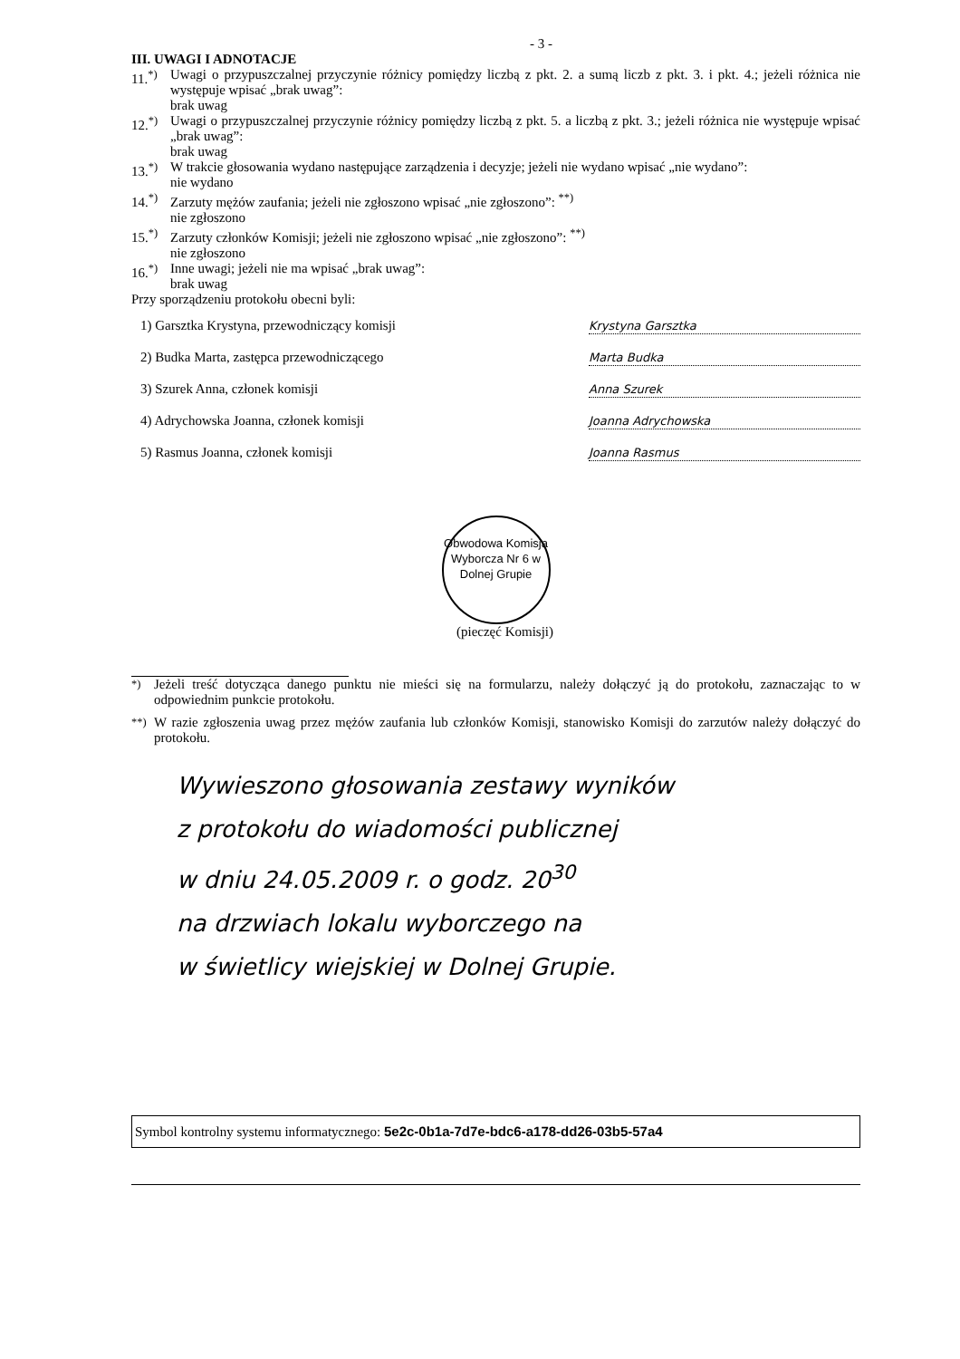- 3 -
III. UWAGI I ADNOTACJE
11.<sup>*)</sup>
Uwagi o przypuszczalnej przyczynie różnicy pomiędzy liczbą z pkt. 2. a sumą liczb z pkt. 3. i pkt. 4.; jeżeli różnica nie występuje wpisać „brak uwag”:
brak uwag
12.<sup>*)</sup>
Uwagi o przypuszczalnej przyczynie różnicy pomiędzy liczbą z pkt. 5. a liczbą z pkt. 3.; jeżeli różnica nie występuje wpisać „brak uwag”:
brak uwag
13.<sup>*)</sup>
W trakcie głosowania wydano następujące zarządzenia i decyzje; jeżeli nie wydano wpisać „nie wydano”:
nie wydano
14.<sup>*)</sup>
Zarzuty mężów zaufania; jeżeli nie zgłoszono wpisać „nie zgłoszono”: <sup>**)</sup>
nie zgłoszono
15.<sup>*)</sup>
Zarzuty członków Komisji; jeżeli nie zgłoszono wpisać „nie zgłoszono”: <sup>**)</sup>
nie zgłoszono
16.<sup>*)</sup>
Inne uwagi; jeżeli nie ma wpisać „brak uwag”:
brak uwag
Przy sporządzeniu protokołu obecni byli:
1) Garsztka Krystyna, przewodniczący komisji Krystyna Garsztka
2) Budka Marta, zastępca przewodniczącego Marta Budka
3) Szurek Anna, członek komisji Anna Szurek
4) Adrychowska Joanna, członek komisji Joanna Adrychowska
5) Rasmus Joanna, członek komisji Joanna Rasmus
Obwodowa Komisja Wyborcza Nr 6 w Dolnej Grupie
(pieczęć Komisji)
<sup>*)</sup> Jeżeli treść dotycząca danego punktu nie mieści się na formularzu, należy dołączyć ją do protokołu, zaznaczając to w odpowiednim punkcie protokołu.
<sup>**)</sup>
W razie zgłoszenia uwag przez mężów zaufania lub członków Komisji, stanowisko Komisji do zarzutów należy dołączyć do protokołu.
Wywieszono głosowania zestawy wyników
z protokołu do wiadomości publicznej
w dniu 24.05.2009 r. o godz. 20<sup>30</sup>
na drzwiach lokalu wyborczego na
w świetlicy wiejskiej w Dolnej Grupie.
Symbol kontrolny systemu informatycznego: 5e2c-0b1a-7d7e-bdc6-a178-dd26-03b5-57a4